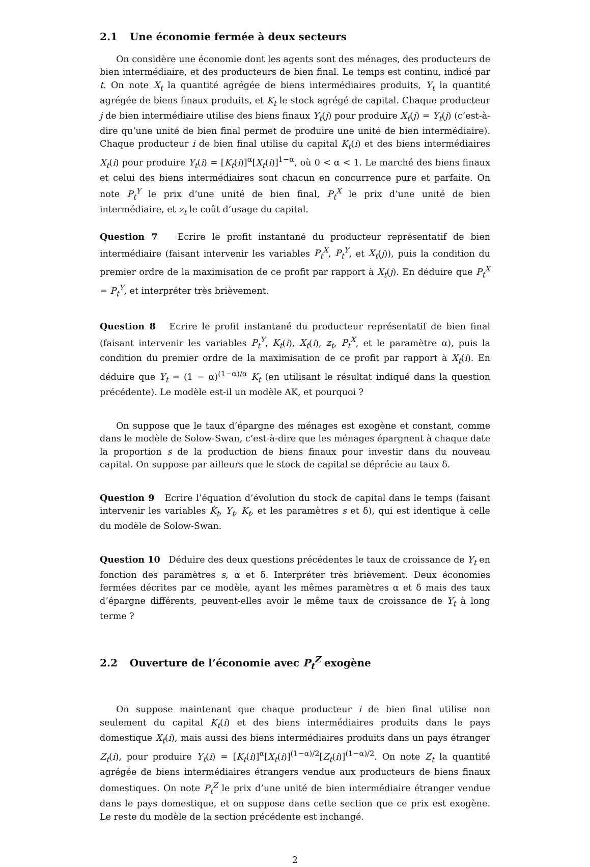2.1 Une économie fermée à deux secteurs
On considère une économie dont les agents sont des ménages, des producteurs de bien intermédiaire, et des producteurs de bien final. Le temps est continu, indicé par t. On note X<sub>t</sub> la quantité agrégée de biens intermédiaires produits, Y<sub>t</sub> la quantité agrégée de biens finaux produits, et K<sub>t</sub> le stock agrégé de capital. Chaque producteur j de bien intermédiaire utilise des biens finaux Y<sub>t</sub>(j) pour produire X<sub>t</sub>(j) = Y<sub>t</sub>(j) (c’est-à-dire qu’une unité de bien final permet de produire une unité de bien intermédiaire). Chaque producteur i de bien final utilise du capital K<sub>t</sub>(i) et des biens intermédiaires X<sub>t</sub>(i) pour produire Y<sub>t</sub>(i) = [K<sub>t</sub>(i)]<sup>α</sup>[X<sub>t</sub>(i)]<sup>1−α</sup>, où 0 < α < 1. Le marché des biens finaux et celui des biens intermédiaires sont chacun en concurrence pure et parfaite. On note P<sub>t</sub><sup>Y</sup> le prix d’une unité de bien final, P<sub>t</sub><sup>X</sup> le prix d’une unité de bien intermédiaire, et z<sub>t</sub> le coût d’usage du capital.
Question 7 Ecrire le profit instantané du producteur représentatif de bien intermédiaire (faisant intervenir les variables P<sub>t</sub><sup>X</sup>, P<sub>t</sub><sup>Y</sup>, et X<sub>t</sub>(j)), puis la condition du premier ordre de la maximisation de ce profit par rapport à X<sub>t</sub>(j). En déduire que P<sub>t</sub><sup>X</sup> = P<sub>t</sub><sup>Y</sup>, et interpréter très brièvement.
Question 8 Ecrire le profit instantané du producteur représentatif de bien final (faisant intervenir les variables P<sub>t</sub><sup>Y</sup>, K<sub>t</sub>(i), X<sub>t</sub>(i), z<sub>t</sub>, P<sub>t</sub><sup>X</sup>, et le paramètre α), puis la condition du premier ordre de la maximisation de ce profit par rapport à X<sub>t</sub>(i). En déduire que Y<sub>t</sub> = (1 − α)<sup>(1−α)/α</sup> K<sub>t</sub> (en utilisant le résultat indiqué dans la question précédente). Le modèle est-il un modèle AK, et pourquoi ?
On suppose que le taux d’épargne des ménages est exogène et constant, comme dans le modèle de Solow-Swan, c’est-à-dire que les ménages épargnent à chaque date la proportion s de la production de biens finaux pour investir dans du nouveau capital. On suppose par ailleurs que le stock de capital se déprécie au taux δ.
Question 9 Ecrire l’équation d’évolution du stock de capital dans le temps (faisant intervenir les variables K̇<sub>t</sub>, Y<sub>t</sub>, K<sub>t</sub>, et les paramètres s et δ), qui est identique à celle du modèle de Solow-Swan.
Question 10 Déduire des deux questions précédentes le taux de croissance de Y<sub>t</sub> en fonction des paramètres s, α et δ. Interpréter très brièvement. Deux économies fermées décrites par ce modèle, ayant les mêmes paramètres α et δ mais des taux d’épargne différents, peuvent-elles avoir le même taux de croissance de Y<sub>t</sub> à long terme ?
2.2 Ouverture de l’économie avec P<sub>t</sub><sup>Z</sup> exogène
On suppose maintenant que chaque producteur i de bien final utilise non seulement du capital K<sub>t</sub>(i) et des biens intermédiaires produits dans le pays domestique X<sub>t</sub>(i), mais aussi des biens intermédiaires produits dans un pays étranger Z<sub>t</sub>(i), pour produire Y<sub>t</sub>(i) = [K<sub>t</sub>(i)]<sup>α</sup>[X<sub>t</sub>(i)]<sup>(1−α)/2</sup>[Z<sub>t</sub>(i)]<sup>(1−α)/2</sup>. On note Z<sub>t</sub> la quantité agrégée de biens intermédiaires étrangers vendue aux producteurs de biens finaux domestiques. On note P<sub>t</sub><sup>Z</sup> le prix d’une unité de bien intermédiaire étranger vendue dans le pays domestique, et on suppose dans cette section que ce prix est exogène. Le reste du modèle de la section précédente est inchangé.
2